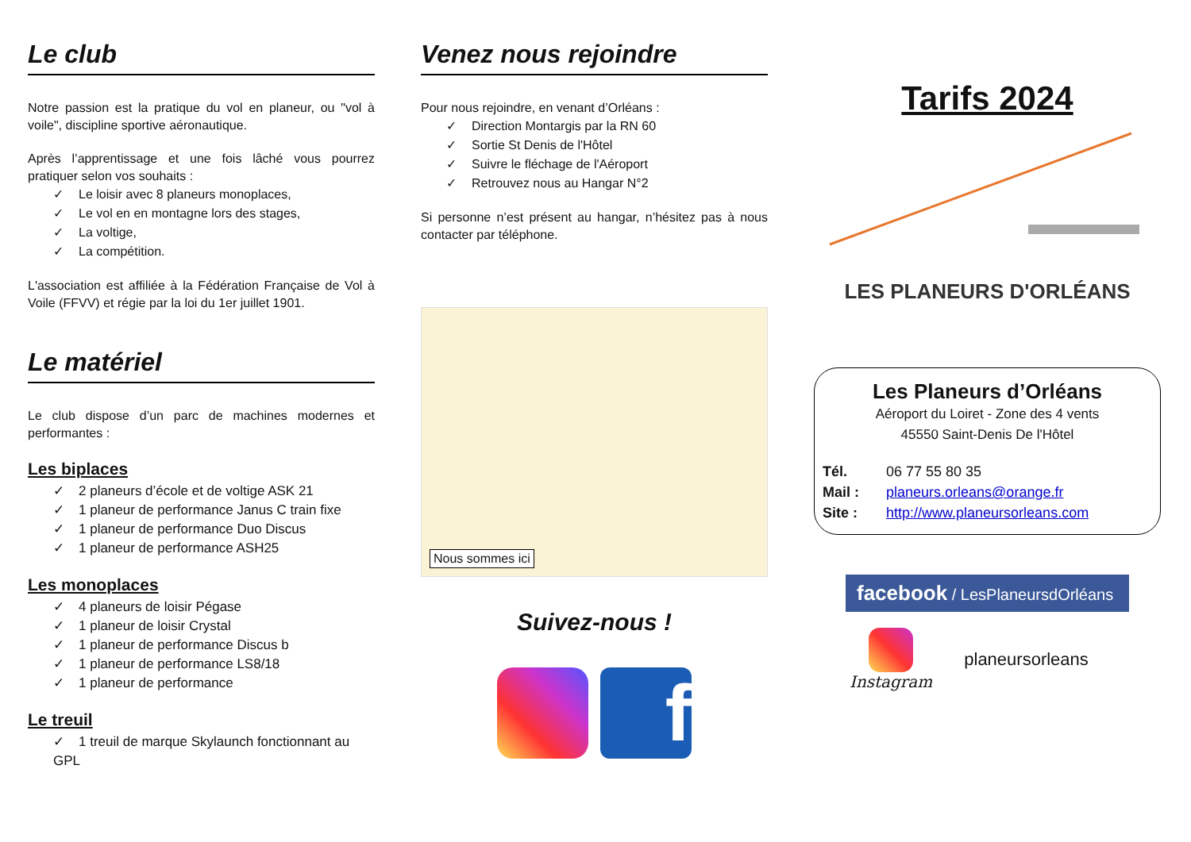Le club
Notre passion est la pratique du vol en planeur, ou "vol à voile", discipline sportive aéronautique.
Après l’apprentissage et une fois lâché vous pourrez pratiquer selon vos souhaits :
✓ Le loisir avec 8 planeurs monoplaces,
✓ Le vol en en montagne lors des stages,
✓ La voltige,
✓ La compétition.
L'association est affiliée à la Fédération Française de Vol à Voile (FFVV) et régie par la loi du 1er juillet 1901.
Le matériel
Le club dispose d’un parc de machines modernes et performantes :
Les biplaces
✓ 2 planeurs d’école et de voltige ASK 21
✓ 1 planeur de performance Janus C train fixe
✓ 1 planeur de performance Duo Discus
✓ 1 planeur de performance ASH25
Les monoplaces
✓ 4 planeurs de loisir Pégase
✓ 1 planeur de loisir Crystal
✓ 1 planeur de performance Discus b
✓ 1 planeur de performance LS8/18
✓ 1 planeur de performance
Le treuil
✓ 1 treuil de marque Skylaunch fonctionnant au GPL
Venez nous rejoindre
Pour nous rejoindre, en venant d’Orléans :
✓ Direction Montargis par la RN 60
✓ Sortie St Denis de l'Hôtel
✓ Suivre le fléchage de l'Aéroport
✓ Retrouvez nous au Hangar N°2
Si personne n’est présent au hangar, n’hésitez pas à nous contacter par téléphone.
Nous sommes ici
Suivez-nous !
f
Tarifs 2024
LES PLANEURS D'ORLÉANS
Les Planeurs d’Orléans
Aéroport du Loiret - Zone des 4 vents
45550 Saint-Denis De l'Hôtel
Tél. 06 77 55 80 35
Mail : planeurs.orleans@orange.fr
Site : http://www.planeursorleans.com
facebook / LesPlaneursdOrléans
Instagram planeursorleans